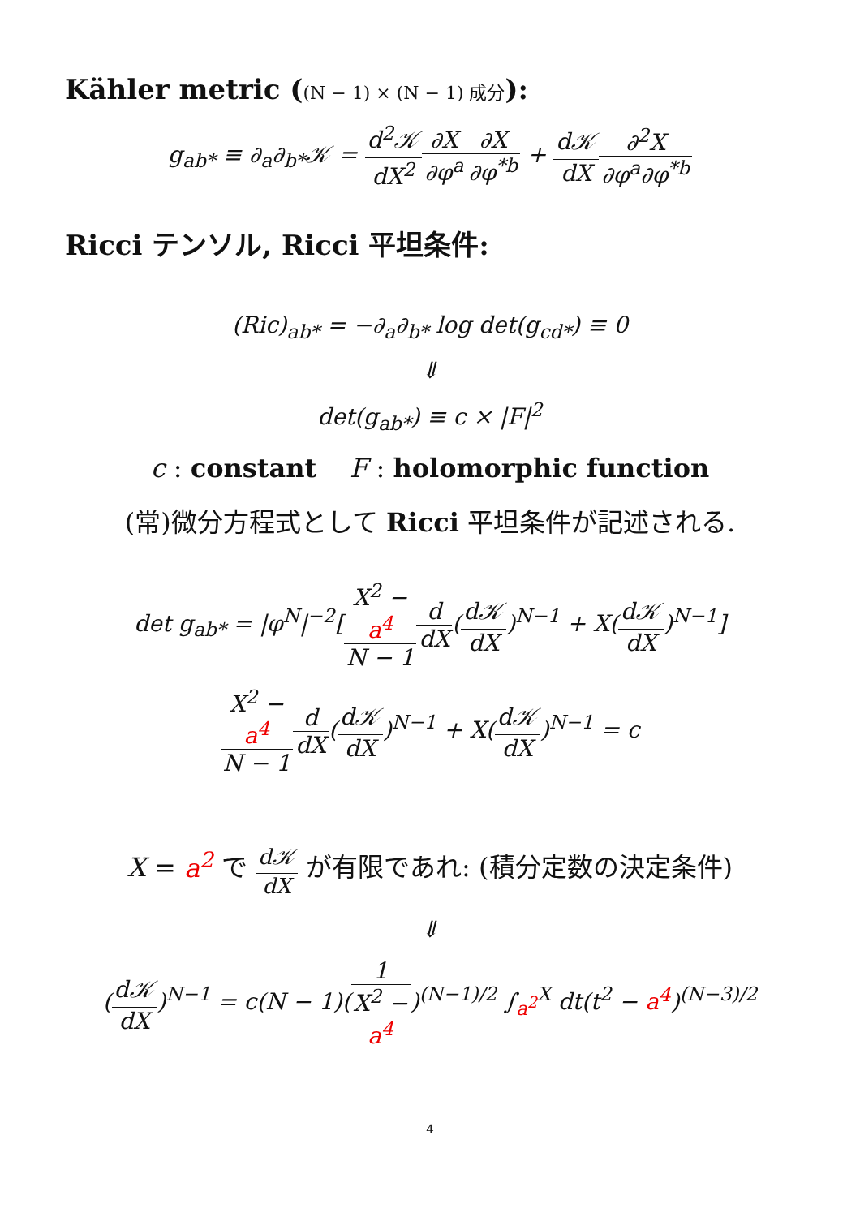Kähler metric ((N − 1) × (N − 1) 成分):
g<sub>ab*</sub> ≡ ∂<sub>a</sub>∂<sub>b*</sub>𝒦 = d<sup>2</sup>𝒦 dX<sup>2</sup>∂X ∂φ<sup>a</sup>∂X ∂φ<sup>*b</sup> + d𝒦 dX∂<sup>2</sup>X ∂φ<sup>a</sup>∂φ<sup>*b</sup>
Ricci テンソル, Ricci 平坦条件:
(Ric)<sub>ab*</sub> = −∂<sub>a</sub>∂<sub>b*</sub> log det(g<sub>cd*</sub>) ≡ 0
⇓
det(g<sub>ab*</sub>) ≡ c × |F|<sup>2</sup>
c : constant F : holomorphic function
(常)微分方程式として Ricci 平坦条件が記述される.
det g<sub>ab*</sub> = |φ<sup>N</sup>|<sup>−2</sup>[X<sup>2</sup> −
a<sup>4</sup> N − 1 d dX(d𝒦 dX)<sup>N−1</sup> + X(d𝒦 dX)<sup>N−1</sup>]
X<sup>2</sup> −
a<sup>4</sup> N − 1 d dX(d𝒦 dX)<sup>N−1</sup> + X(d𝒦 dX)<sup>N−1</sup> = c
X = a<sup>2</sup> で d𝒦 dX が有限であれ: (積分定数の決定条件)
⇓
(d𝒦 dX)<sup>N−1</sup> = c(N − 1)(1 X<sup>2</sup> −
a<sup>4</sup>)<sup>(N−1)/2</sup> ∫<sub>a<sup>2</sup></sub><sup>X</sup> dt(t<sup>2</sup> − a<sup>4</sup>)<sup>(N−3)/2</sup>
4